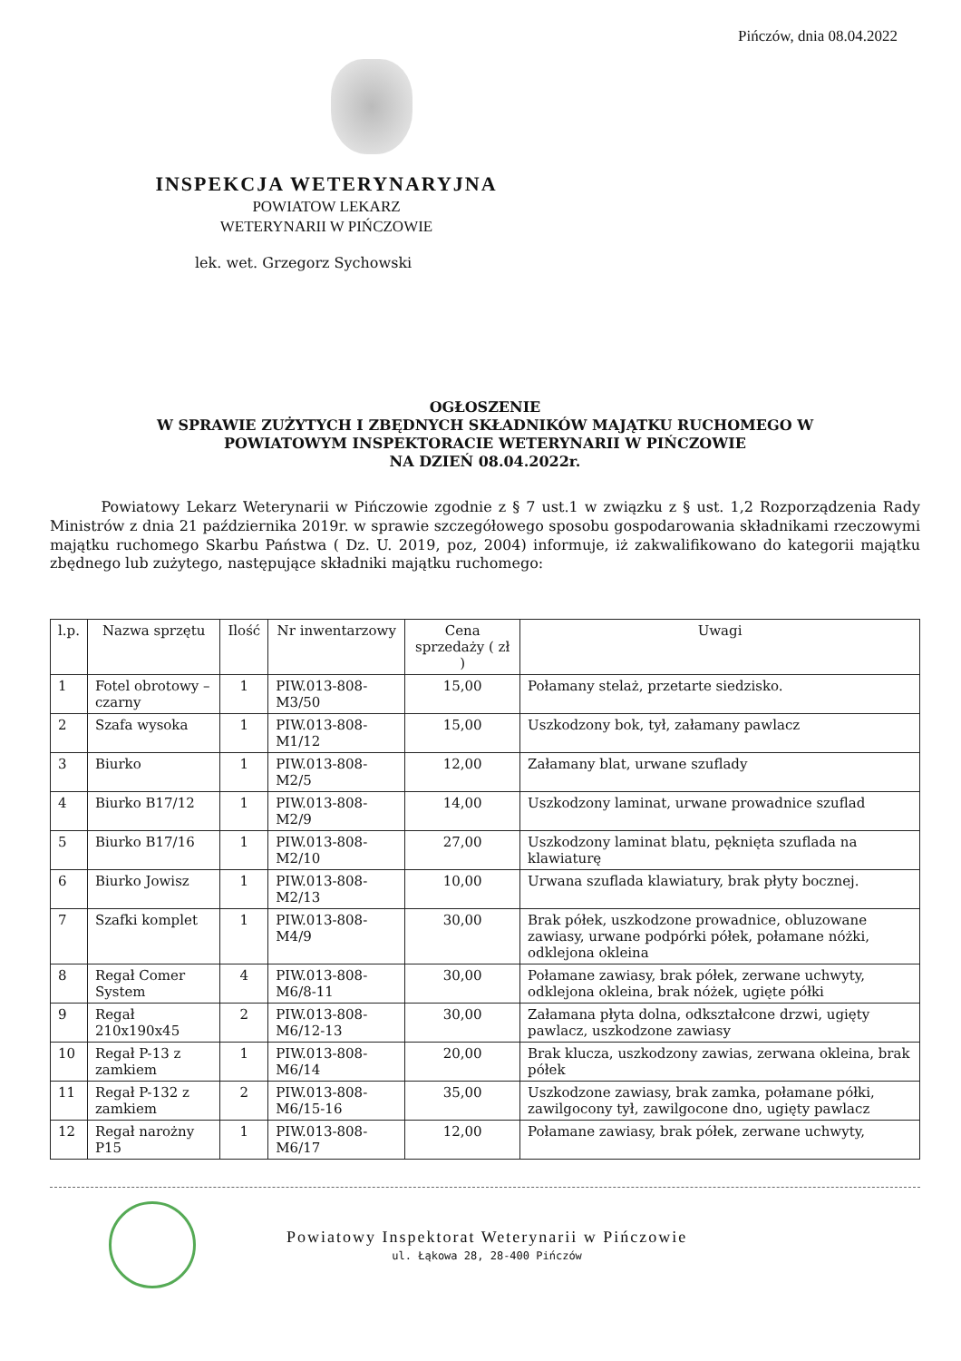Pińczów, dnia 08.04.2022
INSPEKCJA WETERYNARYJNA
POWIATOW LEKARZ
WETERYNARII W PIŃCZOWIE
lek. wet. Grzegorz Sychowski
OGŁOSZENIE
W SPRAWIE ZUŻYTYCH I ZBĘDNYCH SKŁADNIKÓW MAJĄTKU RUCHOMEGO W
POWIATOWYM INSPEKTORACIE WETERYNARII W PIŃCZOWIE
NA DZIEŃ 08.04.2022r.
Powiatowy Lekarz Weterynarii w Pińczowie zgodnie z § 7 ust.1 w związku z § ust. 1,2 Rozporządzenia Rady Ministrów z dnia 21 października 2019r. w sprawie szczegółowego sposobu gospodarowania składnikami rzeczowymi majątku ruchomego Skarbu Państwa ( Dz. U. 2019, poz, 2004) informuje, iż zakwalifikowano do kategorii majątku zbędnego lub zużytego, następujące składniki majątku ruchomego:
| l.p. | Nazwa sprzętu | Ilość | Nr inwentarzowy | Cena sprzedaży ( zł ) | Uwagi |
| --- | --- | --- | --- | --- | --- |
| 1 | Fotel obrotowy – czarny | 1 | PIW.013-808-M3/50 | 15,00 | Połamany stelaż, przetarte siedzisko. |
| 2 | Szafa wysoka | 1 | PIW.013-808-M1/12 | 15,00 | Uszkodzony bok, tył, załamany pawlacz |
| 3 | Biurko | 1 | PIW.013-808-M2/5 | 12,00 | Załamany blat, urwane szuflady |
| 4 | Biurko B17/12 | 1 | PIW.013-808-M2/9 | 14,00 | Uszkodzony laminat, urwane prowadnice szuflad |
| 5 | Biurko B17/16 | 1 | PIW.013-808-M2/10 | 27,00 | Uszkodzony laminat blatu, pęknięta szuflada na klawiaturę |
| 6 | Biurko Jowisz | 1 | PIW.013-808-M2/13 | 10,00 | Urwana szuflada klawiatury, brak płyty bocznej. |
| 7 | Szafki komplet | 1 | PIW.013-808-M4/9 | 30,00 | Brak półek, uszkodzone prowadnice, obluzowane zawiasy, urwane podpórki półek, połamane nóżki, odklejona okleina |
| 8 | Regał Comer System | 4 | PIW.013-808-M6/8-11 | 30,00 | Połamane zawiasy, brak półek, zerwane uchwyty, odklejona okleina, brak nóżek, ugięte półki |
| 9 | Regał 210x190x45 | 2 | PIW.013-808-M6/12-13 | 30,00 | Załamana płyta dolna, odkształcone drzwi, ugięty pawlacz, uszkodzone zawiasy |
| 10 | Regał P-13 z zamkiem | 1 | PIW.013-808-M6/14 | 20,00 | Brak klucza, uszkodzony zawias, zerwana okleina, brak półek |
| 11 | Regał P-132 z zamkiem | 2 | PIW.013-808-M6/15-16 | 35,00 | Uszkodzone zawiasy, brak zamka, połamane półki, zawilgocony tył, zawilgocone dno, ugięty pawlacz |
| 12 | Regał narożny P15 | 1 | PIW.013-808-M6/17 | 12,00 | Połamane zawiasy, brak półek, zerwane uchwyty, |
Powiatowy Inspektorat Weterynarii w Pińczowie
ul. Łąkowa 28, 28-400 Pińczów